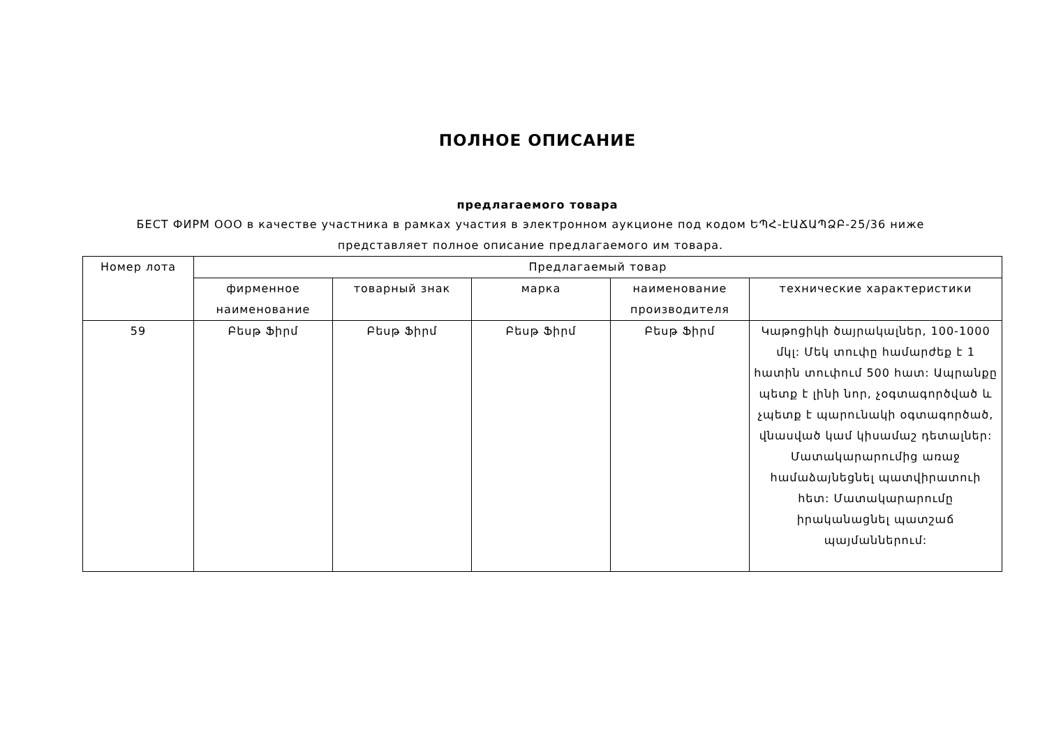ПОЛНОЕ ОПИСАНИЕ
предлагаемого товара
БЕСТ ФИРМ ООО в качестве участника в рамках участия в электронном аукционе под кодом ԵՊՀ-ԷԱՃԱՊՁԲ-25/36 ниже представляет полное описание предлагаемого им товара.
| Номер лота | Предлагаемый товар | | | | |
| --- | --- | --- | --- | --- | --- |
| | фирменное наименование | товарный знак | марка | наименование производителя | технические характеристики |
| 59 | Բեսթ Ֆիրմ | Բեսթ Ֆիրմ | Բեսթ Ֆիրմ | Բեսթ Ֆիրմ | Կաթոցիկի ծայրակալներ, 100-1000 մկլ: Մեկ տուփը համարժեք է 1 հատին տուփում 500 հատ: Ապրանքը պետք է լինի նոր, չօգտագործված և չպետք է պարունակի օգտագործած, վնասված կամ կիսամաշ դետալներ: Մատակարարումից առաջ համաձայնեցնել պատվիրատուի հետ: Մատակարարումը իրականացնել պատշաճ պայմաններում: |